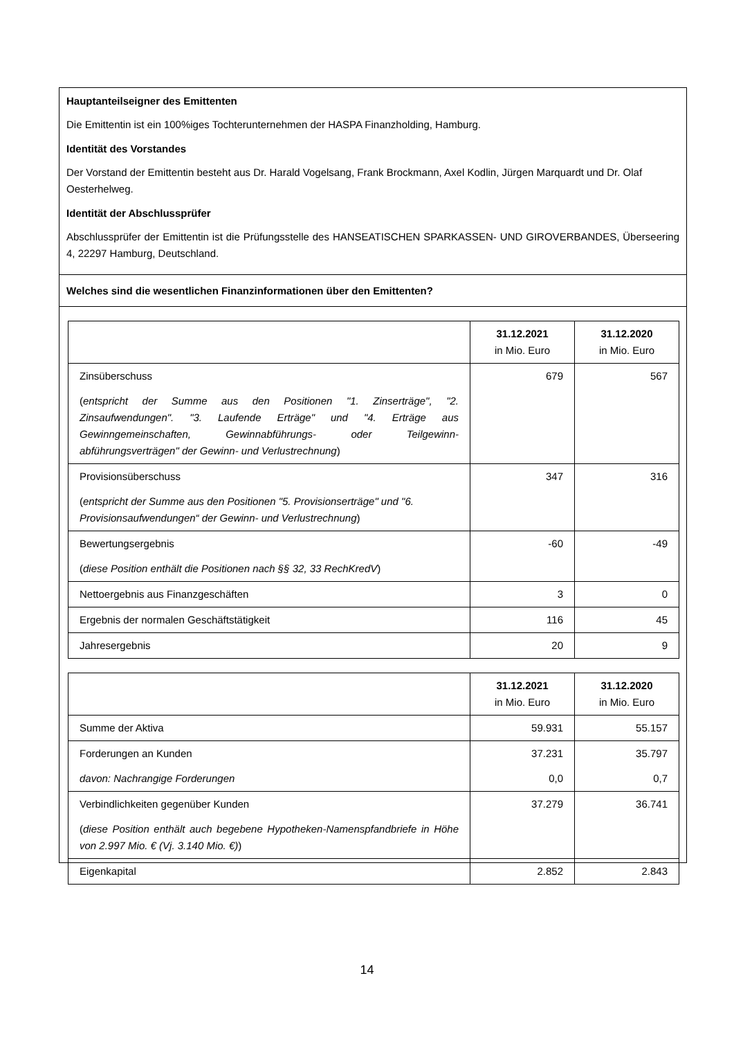Hauptanteilseigner des Emittenten
Die Emittentin ist ein 100%iges Tochterunternehmen der HASPA Finanzholding, Hamburg.
Identität des Vorstandes
Der Vorstand der Emittentin besteht aus Dr. Harald Vogelsang, Frank Brockmann, Axel Kodlin, Jürgen Marquardt und Dr. Olaf Oesterhelweg.
Identität der Abschlussprüfer
Abschlussprüfer der Emittentin ist die Prüfungsstelle des HANSEATISCHEN SPARKASSEN- UND GIROVERBANDES, Überseering 4, 22297 Hamburg, Deutschland.
Welches sind die wesentlichen Finanzinformationen über den Emittenten?
| | 31.12.2021 in Mio. Euro | 31.12.2020 in Mio. Euro |
| --- | --- | --- |
| Zinsüberschuss ( entspricht der Summe aus den Positionen "1. Zinserträge", "2. Zinsaufwendungen". "3. Laufende Erträge" und "4. Erträge aus Gewinngemeinschaften, Gewinnabführungs- oder Teilgewinn-abführungsverträgen" der Gewinn- und Verlustrechnung ) | 679 | 567 |
| Provisionsüberschuss ( entspricht der Summe aus den Positionen "5. Provisionserträge" und "6. Provisionsaufwendungen“ der Gewinn- und Verlustrechnung ) | 347 | 316 |
| Bewertungsergebnis ( diese Position enthält die Positionen nach §§ 32, 33 RechKredV ) | -60 | -49 |
| Nettoergebnis aus Finanzgeschäften | 3 | 0 |
| Ergebnis der normalen Geschäftstätigkeit | 116 | 45 |
| Jahresergebnis | 20 | 9 |
| | 31.12.2021 in Mio. Euro | 31.12.2020 in Mio. Euro |
| --- | --- | --- |
| Summe der Aktiva | 59.931 | 55.157 |
| Forderungen an Kunden davon: Nachrangige Forderungen | 37.231 0,0 | 35.797 0,7 |
| Verbindlichkeiten gegenüber Kunden ( diese Position enthält auch begebene Hypotheken-Namenspfandbriefe in Höhe von 2.997 Mio. € (Vj. 3.140 Mio. €) ) | 37.279 | 36.741 |
| Eigenkapital | 2.852 | 2.843 |
14